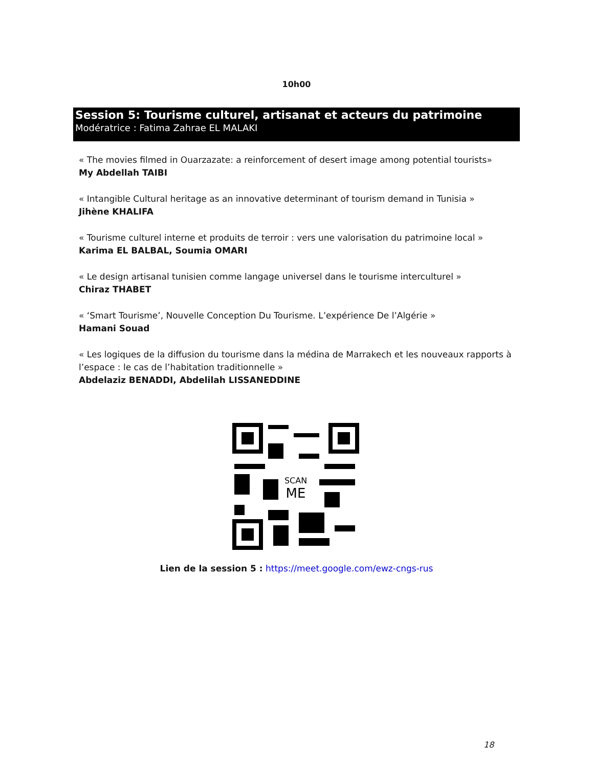10h00
Session 5: Tourisme culturel, artisanat et acteurs du patrimoine
Modératrice : Fatima Zahrae EL MALAKI
« The movies filmed in Ouarzazate: a reinforcement of desert image among potential tourists»
My Abdellah TAIBI
« Intangible Cultural heritage as an innovative determinant of tourism demand in Tunisia »
Jihène KHALIFA
« Tourisme culturel interne et produits de terroir : vers une valorisation du patrimoine local »
Karima EL BALBAL, Soumia OMARI
« Le design artisanal tunisien comme langage universel dans le tourisme interculturel »
Chiraz THABET
« ‘Smart Tourisme’, Nouvelle Conception Du Tourisme. L’expérience De l’Algérie »
Hamani Souad
« Les logiques de la diffusion du tourisme dans la médina de Marrakech et les nouveaux rapports à l’espace : le cas de l’habitation traditionnelle »
Abdelaziz BENADDI, Abdelilah LISSANEDDINE
SCAN
ME
Lien de la session 5 : https://meet.google.com/ewz-cngs-rus
18